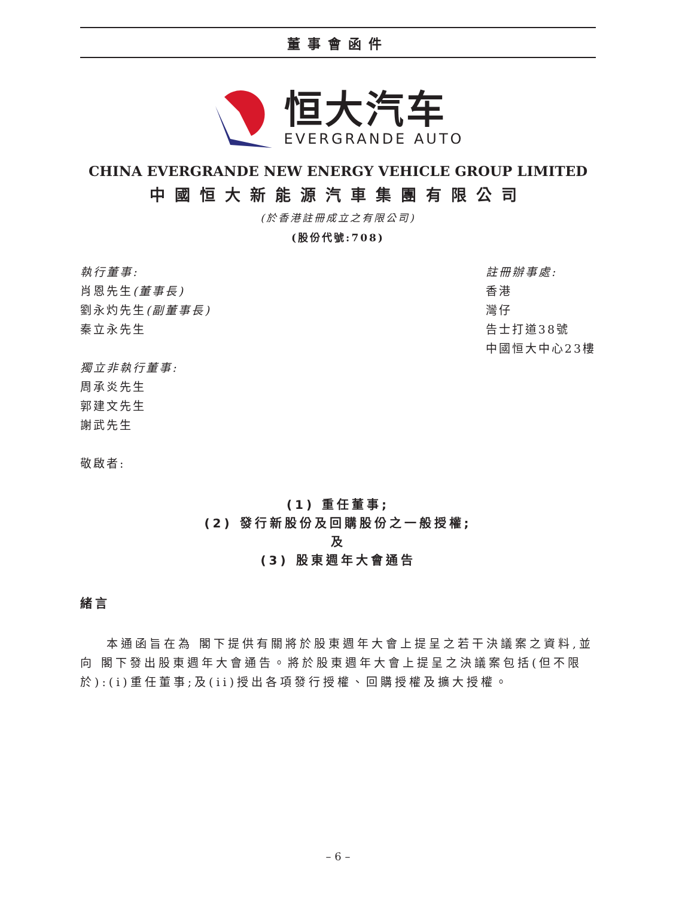董事會函件
恒大汽车
EVERGRANDE AUTO
CHINA EVERGRANDE NEW ENERGY VEHICLE GROUP LIMITED
中國恒大新能源汽車集團有限公司
(於香港註冊成立之有限公司)
(股份代號:708)
執行董事:
肖恩先生(董事長)
劉永灼先生(副董事長)
秦立永先生
獨立非執行董事:
周承炎先生
郭建文先生
謝武先生
敬啟者:
註冊辦事處:
香港
灣仔
告士打道38號
中國恒大中心23樓
(1) 重任董事;
(2) 發行新股份及回購股份之一般授權;
及
(3) 股東週年大會通告
緒言
本通函旨在為 閣下提供有關將於股東週年大會上提呈之若干決議案之資料,並向 閣下發出股東週年大會通告。將於股東週年大會上提呈之決議案包括(但不限於):(i)重任董事;及(ii)授出各項發行授權、回購授權及擴大授權。
– 6 –